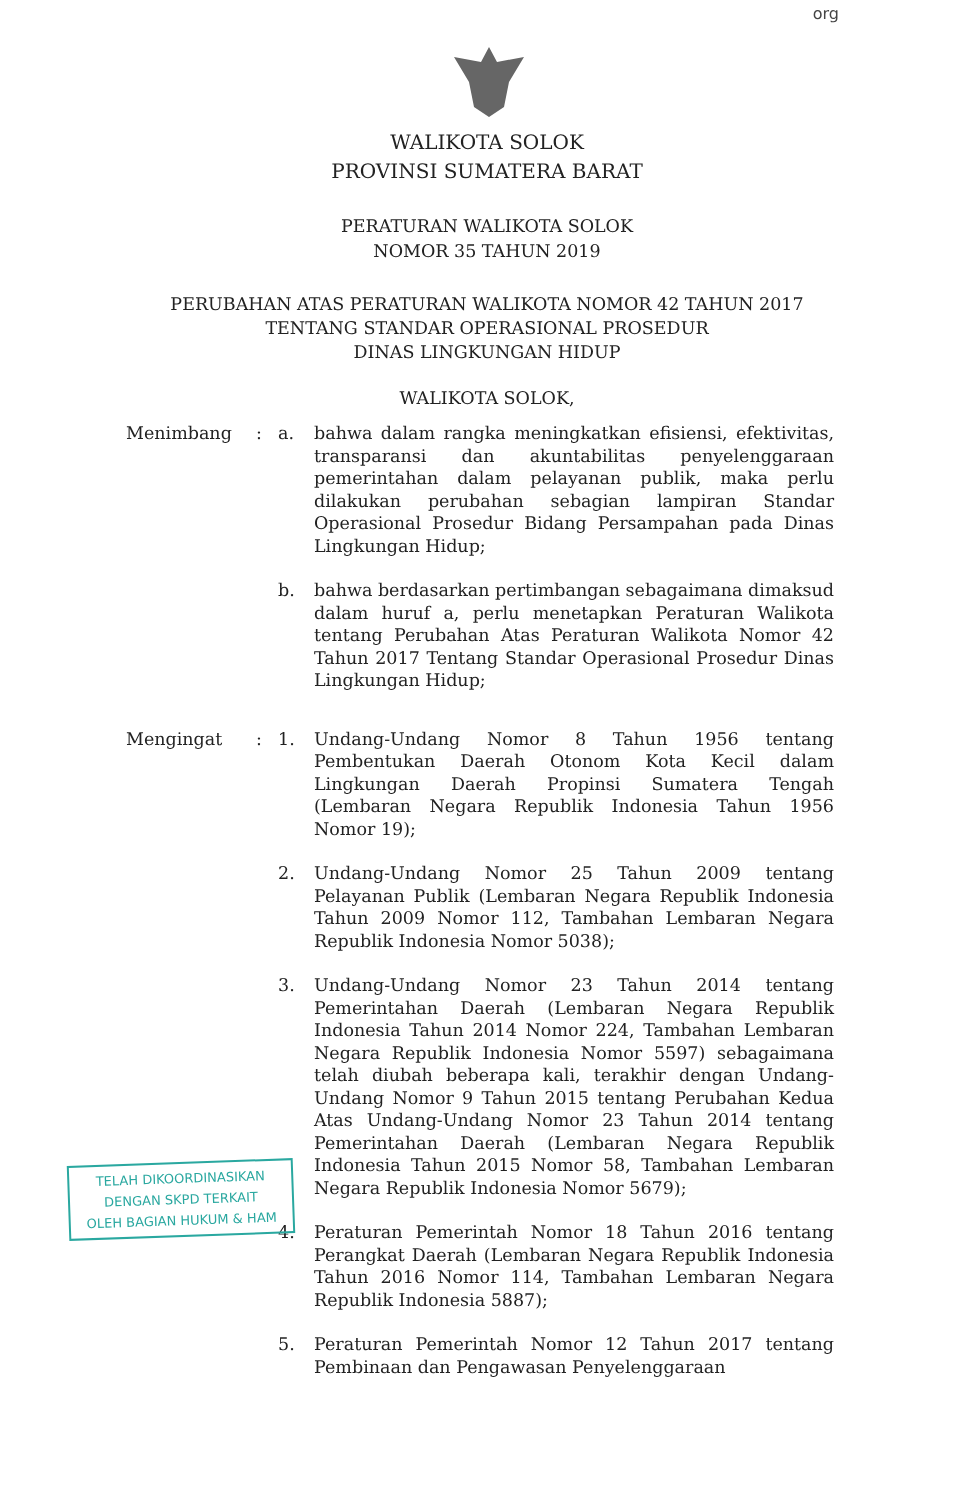org
WALIKOTA SOLOK
PROVINSI SUMATERA BARAT
PERATURAN WALIKOTA SOLOK
NOMOR 35 TAHUN 2019
PERUBAHAN ATAS PERATURAN WALIKOTA NOMOR 42 TAHUN 2017
TENTANG STANDAR OPERASIONAL PROSEDUR
DINAS LINGKUNGAN HIDUP
WALIKOTA SOLOK,
Menimbang : a. bahwa dalam rangka meningkatkan efisiensi, efektivitas, transparansi dan akuntabilitas penyelenggaraan pemerintahan dalam pelayanan publik, maka perlu dilakukan perubahan sebagian lampiran Standar Operasional Prosedur Bidang Persampahan pada Dinas Lingkungan Hidup;
b. bahwa berdasarkan pertimbangan sebagaimana dimaksud dalam huruf a, perlu menetapkan Peraturan Walikota tentang Perubahan Atas Peraturan Walikota Nomor 42 Tahun 2017 Tentang Standar Operasional Prosedur Dinas Lingkungan Hidup;
Mengingat : 1. Undang-Undang Nomor 8 Tahun 1956 tentang Pembentukan Daerah Otonom Kota Kecil dalam Lingkungan Daerah Propinsi Sumatera Tengah (Lembaran Negara Republik Indonesia Tahun 1956 Nomor 19);
2. Undang-Undang Nomor 25 Tahun 2009 tentang Pelayanan Publik (Lembaran Negara Republik Indonesia Tahun 2009 Nomor 112, Tambahan Lembaran Negara Republik Indonesia Nomor 5038);
3. Undang-Undang Nomor 23 Tahun 2014 tentang Pemerintahan Daerah (Lembaran Negara Republik Indonesia Tahun 2014 Nomor 224, Tambahan Lembaran Negara Republik Indonesia Nomor 5597) sebagaimana telah diubah beberapa kali, terakhir dengan Undang-Undang Nomor 9 Tahun 2015 tentang Perubahan Kedua Atas Undang-Undang Nomor 23 Tahun 2014 tentang Pemerintahan Daerah (Lembaran Negara Republik Indonesia Tahun 2015 Nomor 58, Tambahan Lembaran Negara Republik Indonesia Nomor 5679);
4. Peraturan Pemerintah Nomor 18 Tahun 2016 tentang Perangkat Daerah (Lembaran Negara Republik Indonesia Tahun 2016 Nomor 114, Tambahan Lembaran Negara Republik Indonesia 5887);
5. Peraturan Pemerintah Nomor 12 Tahun 2017 tentang Pembinaan dan Pengawasan Penyelenggaraan
TELAH DIKOORDINASIKAN
DENGAN SKPD TERKAIT
OLEH BAGIAN HUKUM & HAM